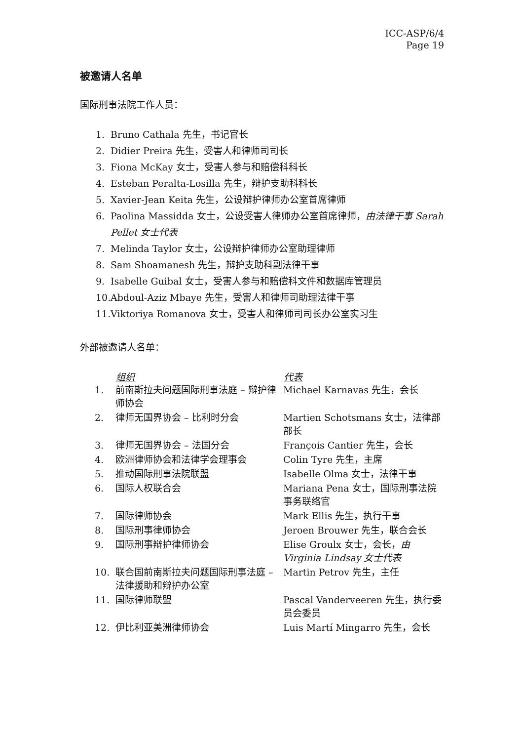ICC-ASP/6/4
Page 19
被邀请人名单
国际刑事法院工作人员：
1. Bruno Cathala 先生，书记官长
2. Didier Preira 先生，受害人和律师司司长
3. Fiona McKay 女士，受害人参与和赔偿科科长
4. Esteban Peralta-Losilla 先生，辩护支助科科长
5. Xavier-Jean Keita 先生，公设辩护律师办公室首席律师
6. Paolina Massidda 女士，公设受害人律师办公室首席律师，由法律干事 Sarah Pellet 女士代表
7. Melinda Taylor 女士，公设辩护律师办公室助理律师
8. Sam Shoamanesh 先生，辩护支助科副法律干事
9. Isabelle Guibal 女士，受害人参与和赔偿科文件和数据库管理员
10. Abdoul-Aziz Mbaye 先生，受害人和律师司助理法律干事
11. Viktoriya Romanova 女士，受害人和律师司司长办公室实习生
外部被邀请人名单：
| | 组织 | 代表 |
| --- | --- | --- |
| 1. | 前南斯拉夫问题国际刑事法庭 – 辩护律师协会 | Michael Karnavas 先生，会长 |
| 2. | 律师无国界协会 – 比利时分会 | Martien Schotsmans 女士，法律部部长 |
| 3. | 律师无国界协会 – 法国分会 | François Cantier 先生，会长 |
| 4. | 欧洲律师协会和法律学会理事会 | Colin Tyre 先生，主席 |
| 5. | 推动国际刑事法院联盟 | Isabelle Olma 女士，法律干事 |
| 6. | 国际人权联合会 | Mariana Pena 女士，国际刑事法院事务联络官 |
| 7. | 国际律师协会 | Mark Ellis 先生，执行干事 |
| 8. | 国际刑事律师协会 | Jeroen Brouwer 先生，联合会长 |
| 9. | 国际刑事辩护律师协会 | Elise Groulx 女士，会长， 由 Virginia Lindsay 女士代表 |
| 10. | 联合国前南斯拉夫问题国际刑事法庭 – 法律援助和辩护办公室 | Martin Petrov 先生，主任 |
| 11. | 国际律师联盟 | Pascal Vanderveeren 先生，执行委员会委员 |
| 12. | 伊比利亚美洲律师协会 | Luis Martí Mingarro 先生，会长 |